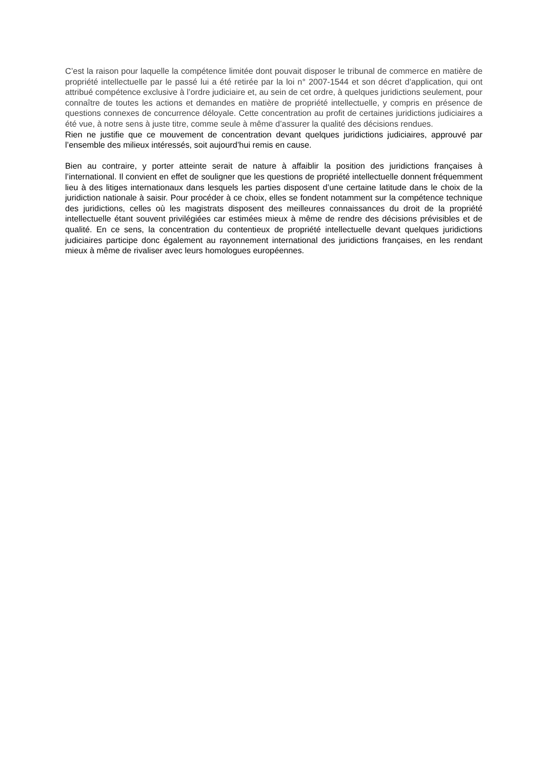C’est la raison pour laquelle la compétence limitée dont pouvait disposer le tribunal de commerce en matière de propriété intellectuelle par le passé lui a été retirée par la loi n° 2007-1544 et son décret d’application, qui ont attribué compétence exclusive à l’ordre judiciaire et, au sein de cet ordre, à quelques juridictions seulement, pour connaître de toutes les actions et demandes en matière de propriété intellectuelle, y compris en présence de questions connexes de concurrence déloyale. Cette concentration au profit de certaines juridictions judiciaires a été vue, à notre sens à juste titre, comme seule à même d’assurer la qualité des décisions rendues.
Rien ne justifie que ce mouvement de concentration devant quelques juridictions judiciaires, approuvé par l’ensemble des milieux intéressés, soit aujourd’hui remis en cause.
Bien au contraire, y porter atteinte serait de nature à affaiblir la position des juridictions françaises à l’international. Il convient en effet de souligner que les questions de propriété intellectuelle donnent fréquemment lieu à des litiges internationaux dans lesquels les parties disposent d’une certaine latitude dans le choix de la juridiction nationale à saisir. Pour procéder à ce choix, elles se fondent notamment sur la compétence technique des juridictions, celles où les magistrats disposent des meilleures connaissances du droit de la propriété intellectuelle étant souvent privilégiées car estimées mieux à même de rendre des décisions prévisibles et de qualité. En ce sens, la concentration du contentieux de propriété intellectuelle devant quelques juridictions judiciaires participe donc également au rayonnement international des juridictions françaises, en les rendant mieux à même de rivaliser avec leurs homologues européennes.